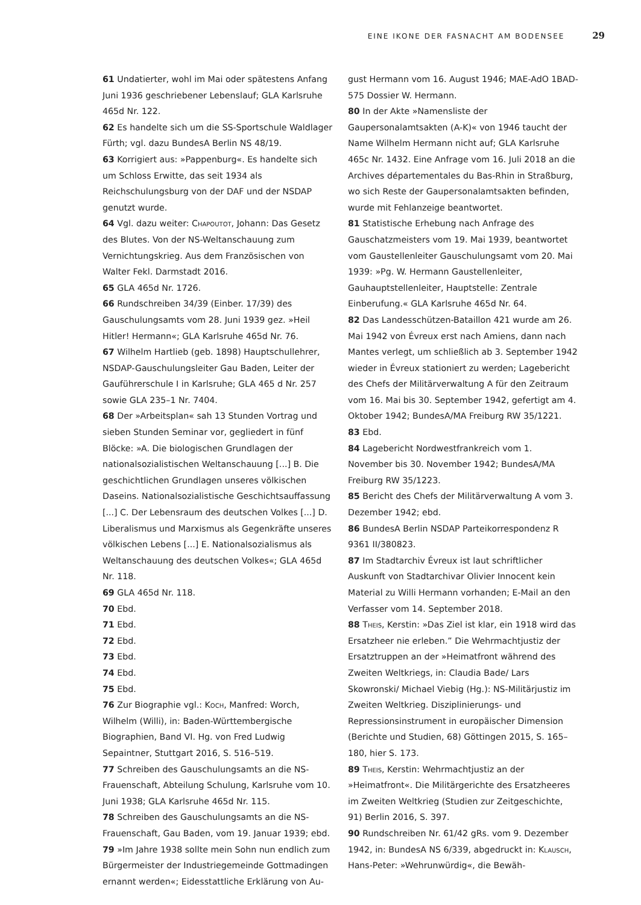EINE IKONE DER FASNACHT AM BODENSEE 29
61 Undatierter, wohl im Mai oder spätestens Anfang Juni 1936 geschriebener Lebenslauf; GLA Karlsruhe 465d Nr. 122.
62 Es handelte sich um die SS-Sportschule Waldlager Fürth; vgl. dazu BundesA Berlin NS 48/19.
63 Korrigiert aus: »Pappenburg«. Es handelte sich um Schloss Erwitte, das seit 1934 als Reichschulungsburg von der DAF und der NSDAP genutzt wurde.
64 Vgl. dazu weiter: Chapoutot, Johann: Das Gesetz des Blutes. Von der NS-Weltanschauung zum Vernichtungskrieg. Aus dem Französischen von Walter Fekl. Darmstadt 2016.
65 GLA 465d Nr. 1726.
66 Rundschreiben 34/39 (Einber. 17/39) des Gauschulungsamts vom 28. Juni 1939 gez. »Heil Hitler! Hermann«; GLA Karlsruhe 465d Nr. 76.
67 Wilhelm Hartlieb (geb. 1898) Hauptschullehrer, NSDAP-Gauschulungsleiter Gau Baden, Leiter der Gauführerschule I in Karlsruhe; GLA 465 d Nr. 257 sowie GLA 235–1 Nr. 7404.
68 Der »Arbeitsplan« sah 13 Stunden Vortrag und sieben Stunden Seminar vor, gegliedert in fünf Blöcke: »A. Die biologischen Grundlagen der nationalsozialistischen Weltanschauung [...] B. Die geschichtlichen Grundlagen unseres völkischen Daseins. Nationalsozialistische Geschichtsauffassung [...] C. Der Lebensraum des deutschen Volkes [...] D. Liberalismus und Marxismus als Gegenkräfte unseres völkischen Lebens [...] E. Nationalsozialismus als Weltanschauung des deutschen Volkes«; GLA 465d Nr. 118.
69 GLA 465d Nr. 118.
70 Ebd.
71 Ebd.
72 Ebd.
73 Ebd.
74 Ebd.
75 Ebd.
76 Zur Biographie vgl.: Koch, Manfred: Worch, Wilhelm (Willi), in: Baden-Württembergische Biographien, Band VI. Hg. von Fred Ludwig Sepaintner, Stuttgart 2016, S. 516–519.
77 Schreiben des Gauschulungsamts an die NS-Frauenschaft, Abteilung Schulung, Karlsruhe vom 10. Juni 1938; GLA Karlsruhe 465d Nr. 115.
78 Schreiben des Gauschulungsamts an die NS-Frauenschaft, Gau Baden, vom 19. Januar 1939; ebd.
79 »Im Jahre 1938 sollte mein Sohn nun endlich zum Bürgermeister der Industriegemeinde Gottmadingen ernannt werden«; Eidesstattliche Erklärung von Au-
gust Hermann vom 16. August 1946; MAE-AdO 1BAD-575 Dossier W. Hermann.
80 In der Akte »Namensliste der Gaupersonalamtsakten (A-K)« von 1946 taucht der Name Wilhelm Hermann nicht auf; GLA Karlsruhe 465c Nr. 1432. Eine Anfrage vom 16. Juli 2018 an die Archives départementales du Bas-Rhin in Straßburg, wo sich Reste der Gaupersonalamtsakten befinden, wurde mit Fehlanzeige beantwortet.
81 Statistische Erhebung nach Anfrage des Gauschatzmeisters vom 19. Mai 1939, beantwortet vom Gaustellenleiter Gauschulungsamt vom 20. Mai 1939: »Pg. W. Hermann Gaustellenleiter, Gauhauptstellenleiter, Hauptstelle: Zentrale Einberufung.« GLA Karlsruhe 465d Nr. 64.
82 Das Landesschützen-Bataillon 421 wurde am 26. Mai 1942 von Évreux erst nach Amiens, dann nach Mantes verlegt, um schließlich ab 3. September 1942 wieder in Évreux stationiert zu werden; Lagebericht des Chefs der Militärverwaltung A für den Zeitraum vom 16. Mai bis 30. September 1942, gefertigt am 4. Oktober 1942; BundesA/MA Freiburg RW 35/1221.
83 Ebd.
84 Lagebericht Nordwestfrankreich vom 1. November bis 30. November 1942; BundesA/MA Freiburg RW 35/1223.
85 Bericht des Chefs der Militärverwaltung A vom 3. Dezember 1942; ebd.
86 BundesA Berlin NSDAP Parteikorrespondenz R 9361 II/380823.
87 Im Stadtarchiv Évreux ist laut schriftlicher Auskunft von Stadtarchivar Olivier Innocent kein Material zu Willi Hermann vorhanden; E-Mail an den Verfasser vom 14. September 2018.
88 Theis, Kerstin: »Das Ziel ist klar, ein 1918 wird das Ersatzheer nie erleben.” Die Wehrmachtjustiz der Ersatztruppen an der »Heimatfront während des Zweiten Weltkriegs, in: Claudia Bade/ Lars Skowronski/ Michael Viebig (Hg.): NS-Militärjustiz im Zweiten Weltkrieg. Disziplinierungs- und Repressionsinstrument in europäischer Dimension (Berichte und Studien, 68) Göttingen 2015, S. 165–180, hier S. 173.
89 Theis, Kerstin: Wehrmachtjustiz an der »Heimatfront«. Die Militärgerichte des Ersatzheeres im Zweiten Weltkrieg (Studien zur Zeitgeschichte, 91) Berlin 2016, S. 397.
90 Rundschreiben Nr. 61/42 gRs. vom 9. Dezember 1942, in: BundesA NS 6/339, abgedruckt in: Klausch, Hans-Peter: »Wehrunwürdig«, die Bewäh-